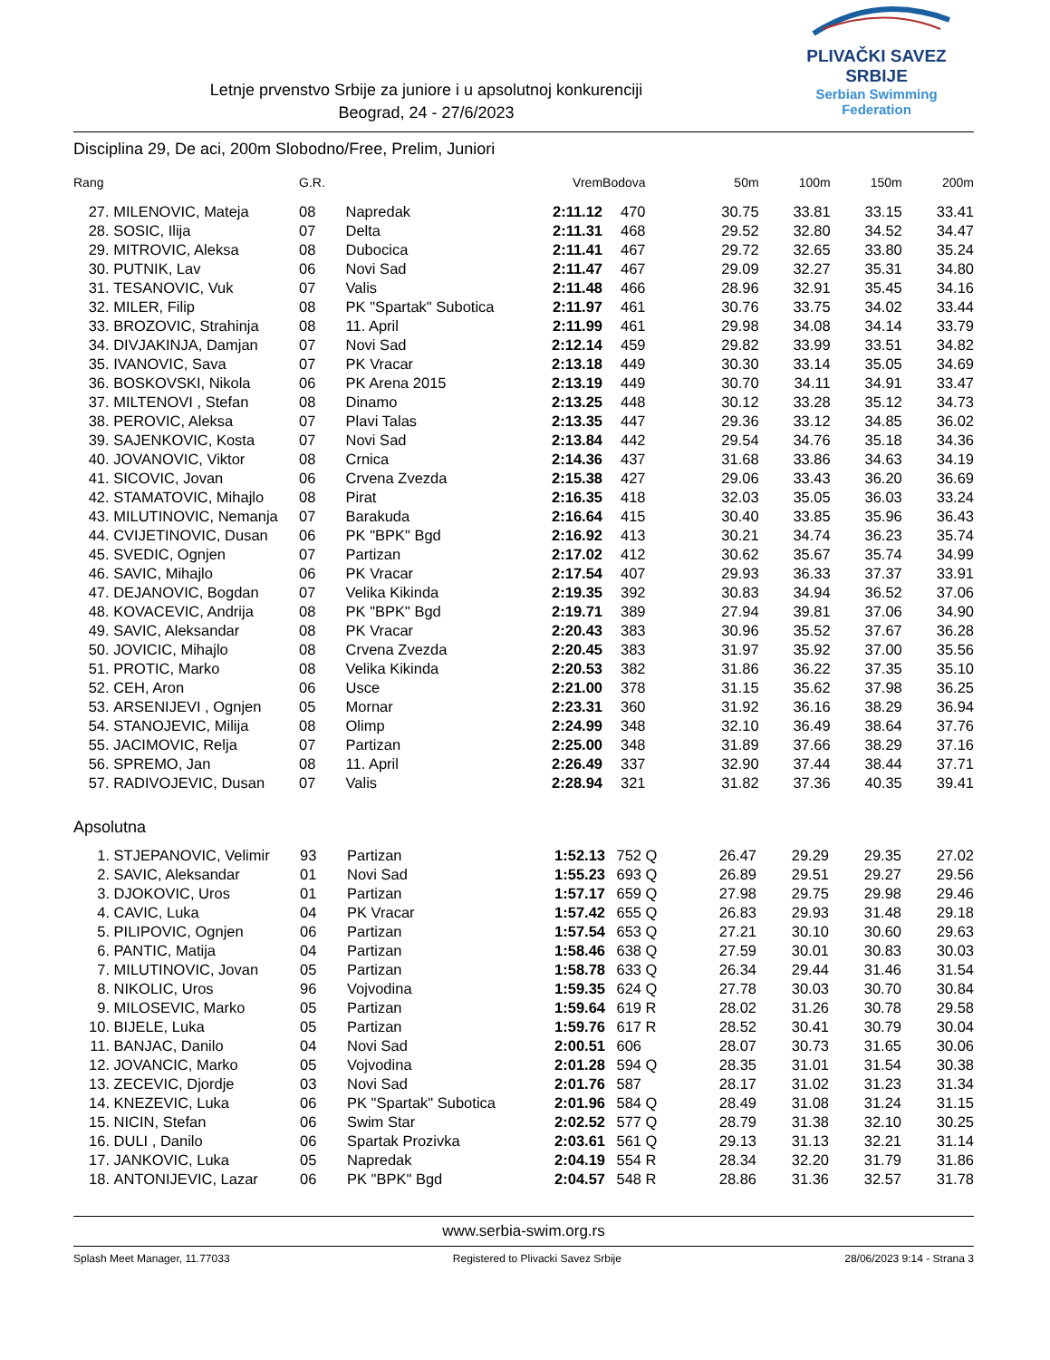Letnje prvenstvo Srbije za juniore i u apsolutnoj konkurenciji
Beograd, 24 - 27/6/2023
PLIVAČKI SAVEZ SRBIJE
Serbian Swimming Federation
Disciplina 29, De aci, 200m Slobodno/Free, Prelim, Juniori
| Rang | | G.R. | | Vrem | Bodova | | 50m | 100m | 150m | 200m |
| --- | --- | --- | --- | --- | --- | --- | --- | --- | --- | --- |
| 27. | MILENOVIC, Mateja | 08 | Napredak | 2:11.12 | 470 | | 30.75 | 33.81 | 33.15 | 33.41 |
| 28. | SOSIC, Ilija | 07 | Delta | 2:11.31 | 468 | | 29.52 | 32.80 | 34.52 | 34.47 |
| 29. | MITROVIC, Aleksa | 08 | Dubocica | 2:11.41 | 467 | | 29.72 | 32.65 | 33.80 | 35.24 |
| 30. | PUTNIK, Lav | 06 | Novi Sad | 2:11.47 | 467 | | 29.09 | 32.27 | 35.31 | 34.80 |
| 31. | TESANOVIC, Vuk | 07 | Valis | 2:11.48 | 466 | | 28.96 | 32.91 | 35.45 | 34.16 |
| 32. | MILER, Filip | 08 | PK "Spartak" Subotica | 2:11.97 | 461 | | 30.76 | 33.75 | 34.02 | 33.44 |
| 33. | BROZOVIC, Strahinja | 08 | 11. April | 2:11.99 | 461 | | 29.98 | 34.08 | 34.14 | 33.79 |
| 34. | DIVJAKINJA, Damjan | 07 | Novi Sad | 2:12.14 | 459 | | 29.82 | 33.99 | 33.51 | 34.82 |
| 35. | IVANOVIC, Sava | 07 | PK Vracar | 2:13.18 | 449 | | 30.30 | 33.14 | 35.05 | 34.69 |
| 36. | BOSKOVSKI, Nikola | 06 | PK Arena 2015 | 2:13.19 | 449 | | 30.70 | 34.11 | 34.91 | 33.47 |
| 37. | MILTENOVI , Stefan | 08 | Dinamo | 2:13.25 | 448 | | 30.12 | 33.28 | 35.12 | 34.73 |
| 38. | PEROVIC, Aleksa | 07 | Plavi Talas | 2:13.35 | 447 | | 29.36 | 33.12 | 34.85 | 36.02 |
| 39. | SAJENKOVIC, Kosta | 07 | Novi Sad | 2:13.84 | 442 | | 29.54 | 34.76 | 35.18 | 34.36 |
| 40. | JOVANOVIC, Viktor | 08 | Crnica | 2:14.36 | 437 | | 31.68 | 33.86 | 34.63 | 34.19 |
| 41. | SICOVIC, Jovan | 06 | Crvena Zvezda | 2:15.38 | 427 | | 29.06 | 33.43 | 36.20 | 36.69 |
| 42. | STAMATOVIC, Mihajlo | 08 | Pirat | 2:16.35 | 418 | | 32.03 | 35.05 | 36.03 | 33.24 |
| 43. | MILUTINOVIC, Nemanja | 07 | Barakuda | 2:16.64 | 415 | | 30.40 | 33.85 | 35.96 | 36.43 |
| 44. | CVIJETINOVIC, Dusan | 06 | PK "BPK" Bgd | 2:16.92 | 413 | | 30.21 | 34.74 | 36.23 | 35.74 |
| 45. | SVEDIC, Ognjen | 07 | Partizan | 2:17.02 | 412 | | 30.62 | 35.67 | 35.74 | 34.99 |
| 46. | SAVIC, Mihajlo | 06 | PK Vracar | 2:17.54 | 407 | | 29.93 | 36.33 | 37.37 | 33.91 |
| 47. | DEJANOVIC, Bogdan | 07 | Velika Kikinda | 2:19.35 | 392 | | 30.83 | 34.94 | 36.52 | 37.06 |
| 48. | KOVACEVIC, Andrija | 08 | PK "BPK" Bgd | 2:19.71 | 389 | | 27.94 | 39.81 | 37.06 | 34.90 |
| 49. | SAVIC, Aleksandar | 08 | PK Vracar | 2:20.43 | 383 | | 30.96 | 35.52 | 37.67 | 36.28 |
| 50. | JOVICIC, Mihajlo | 08 | Crvena Zvezda | 2:20.45 | 383 | | 31.97 | 35.92 | 37.00 | 35.56 |
| 51. | PROTIC, Marko | 08 | Velika Kikinda | 2:20.53 | 382 | | 31.86 | 36.22 | 37.35 | 35.10 |
| 52. | CEH, Aron | 06 | Usce | 2:21.00 | 378 | | 31.15 | 35.62 | 37.98 | 36.25 |
| 53. | ARSENIJEVI , Ognjen | 05 | Mornar | 2:23.31 | 360 | | 31.92 | 36.16 | 38.29 | 36.94 |
| 54. | STANOJEVIC, Milija | 08 | Olimp | 2:24.99 | 348 | | 32.10 | 36.49 | 38.64 | 37.76 |
| 55. | JACIMOVIC, Relja | 07 | Partizan | 2:25.00 | 348 | | 31.89 | 37.66 | 38.29 | 37.16 |
| 56. | SPREMO, Jan | 08 | 11. April | 2:26.49 | 337 | | 32.90 | 37.44 | 38.44 | 37.71 |
| 57. | RADIVOJEVIC, Dusan | 07 | Valis | 2:28.94 | 321 | | 31.82 | 37.36 | 40.35 | 39.41 |
Apsolutna
| 1. | STJEPANOVIC, Velimir | 93 | Partizan | 1:52.13 | 752 | Q | 26.47 | 29.29 | 29.35 | 27.02 |
| 2. | SAVIC, Aleksandar | 01 | Novi Sad | 1:55.23 | 693 | Q | 26.89 | 29.51 | 29.27 | 29.56 |
| 3. | DJOKOVIC, Uros | 01 | Partizan | 1:57.17 | 659 | Q | 27.98 | 29.75 | 29.98 | 29.46 |
| 4. | CAVIC, Luka | 04 | PK Vracar | 1:57.42 | 655 | Q | 26.83 | 29.93 | 31.48 | 29.18 |
| 5. | PILIPOVIC, Ognjen | 06 | Partizan | 1:57.54 | 653 | Q | 27.21 | 30.10 | 30.60 | 29.63 |
| 6. | PANTIC, Matija | 04 | Partizan | 1:58.46 | 638 | Q | 27.59 | 30.01 | 30.83 | 30.03 |
| 7. | MILUTINOVIC, Jovan | 05 | Partizan | 1:58.78 | 633 | Q | 26.34 | 29.44 | 31.46 | 31.54 |
| 8. | NIKOLIC, Uros | 96 | Vojvodina | 1:59.35 | 624 | Q | 27.78 | 30.03 | 30.70 | 30.84 |
| 9. | MILOSEVIC, Marko | 05 | Partizan | 1:59.64 | 619 | R | 28.02 | 31.26 | 30.78 | 29.58 |
| 10. | BIJELE, Luka | 05 | Partizan | 1:59.76 | 617 | R | 28.52 | 30.41 | 30.79 | 30.04 |
| 11. | BANJAC, Danilo | 04 | Novi Sad | 2:00.51 | 606 | | 28.07 | 30.73 | 31.65 | 30.06 |
| 12. | JOVANCIC, Marko | 05 | Vojvodina | 2:01.28 | 594 | Q | 28.35 | 31.01 | 31.54 | 30.38 |
| 13. | ZECEVIC, Djordje | 03 | Novi Sad | 2:01.76 | 587 | | 28.17 | 31.02 | 31.23 | 31.34 |
| 14. | KNEZEVIC, Luka | 06 | PK "Spartak" Subotica | 2:01.96 | 584 | Q | 28.49 | 31.08 | 31.24 | 31.15 |
| 15. | NICIN, Stefan | 06 | Swim Star | 2:02.52 | 577 | Q | 28.79 | 31.38 | 32.10 | 30.25 |
| 16. | DULI , Danilo | 06 | Spartak Prozivka | 2:03.61 | 561 | Q | 29.13 | 31.13 | 32.21 | 31.14 |
| 17. | JANKOVIC, Luka | 05 | Napredak | 2:04.19 | 554 | R | 28.34 | 32.20 | 31.79 | 31.86 |
| 18. | ANTONIJEVIC, Lazar | 06 | PK "BPK" Bgd | 2:04.57 | 548 | R | 28.86 | 31.36 | 32.57 | 31.78 |
www.serbia-swim.org.rs
Splash Meet Manager, 11.77033 Registered to Plivacki Savez Srbije 28/06/2023 9:14 - Strana 3